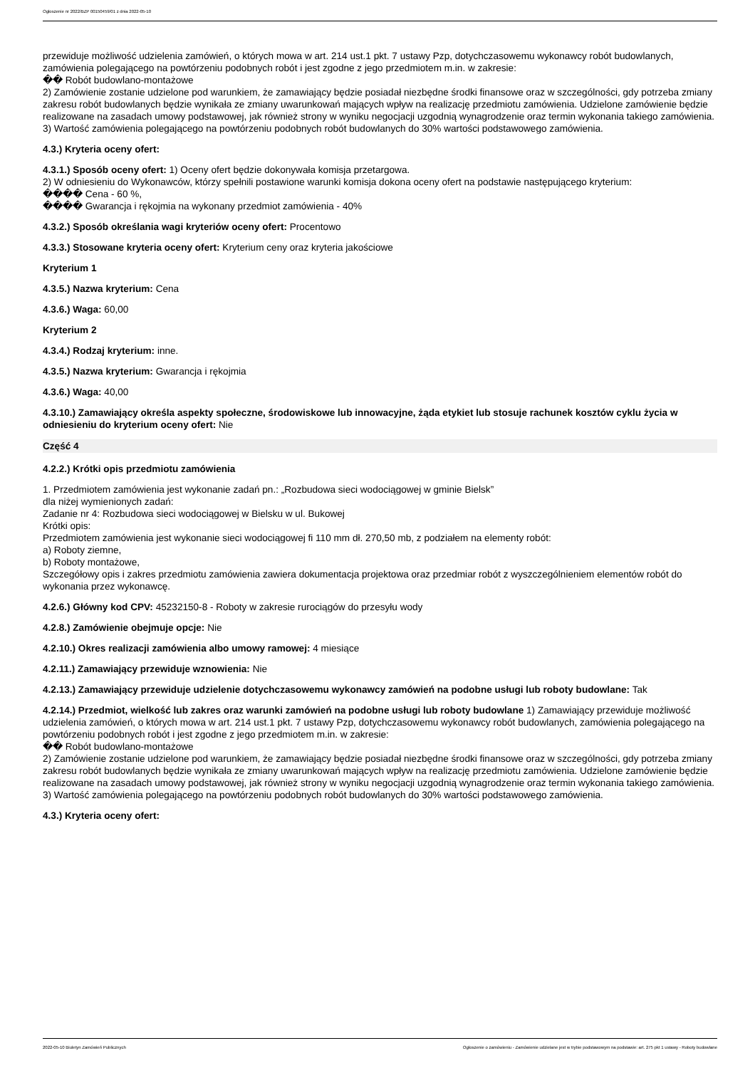Ogłoszenie nr 2022/BZP 00150459/01 z dnia 2022-05-10
przewiduje możliwość udzielenia zamówień, o których mowa w art. 214 ust.1 pkt. 7 ustawy Pzp, dotychczasowemu wykonawcy robót budowlanych, zamówienia polegającego na powtórzeniu podobnych robót i jest zgodne z jego przedmiotem m.in. w zakresie:
�� Robót budowlano-montażowe
2) Zamówienie zostanie udzielone pod warunkiem, że zamawiający będzie posiadał niezbędne środki finansowe oraz w szczególności, gdy potrzeba zmiany zakresu robót budowlanych będzie wynikała ze zmiany uwarunkowań mających wpływ na realizację przedmiotu zamówienia. Udzielone zamówienie będzie realizowane na zasadach umowy podstawowej, jak również strony w wyniku negocjacji uzgodnią wynagrodzenie oraz termin wykonania takiego zamówienia.
3) Wartość zamówienia polegającego na powtórzeniu podobnych robót budowlanych do 30% wartości podstawowego zamówienia.
4.3.) Kryteria oceny ofert:
4.3.1.) Sposób oceny ofert: 1) Oceny ofert będzie dokonywała komisja przetargowa.
2) W odniesieniu do Wykonawców, którzy spełnili postawione warunki komisja dokona oceny ofert na podstawie następującego kryterium:
���� Cena - 60 %,
���� Gwarancja i rękojmia na wykonany przedmiot zamówienia - 40%
4.3.2.) Sposób określania wagi kryteriów oceny ofert: Procentowo
4.3.3.) Stosowane kryteria oceny ofert: Kryterium ceny oraz kryteria jakościowe
Kryterium 1
4.3.5.) Nazwa kryterium: Cena
4.3.6.) Waga: 60,00
Kryterium 2
4.3.4.) Rodzaj kryterium: inne.
4.3.5.) Nazwa kryterium: Gwarancja i rękojmia
4.3.6.) Waga: 40,00
4.3.10.) Zamawiający określa aspekty społeczne, środowiskowe lub innowacyjne, żąda etykiet lub stosuje rachunek kosztów cyklu życia w odniesieniu do kryterium oceny ofert: Nie
Część 4
4.2.2.) Krótki opis przedmiotu zamówienia
1. Przedmiotem zamówienia jest wykonanie zadań pn.: „Rozbudowa sieci wodociągowej w gminie Bielsk”
dla niżej wymienionych zadań:
Zadanie nr 4: Rozbudowa sieci wodociągowej w Bielsku w ul. Bukowej
Krótki opis:
Przedmiotem zamówienia jest wykonanie sieci wodociągowej fi 110 mm dł. 270,50 mb, z podziałem na elementy robót:
a) Roboty ziemne,
b) Roboty montażowe,
Szczegółowy opis i zakres przedmiotu zamówienia zawiera dokumentacja projektowa oraz przedmiar robót z wyszczególnieniem elementów robót do wykonania przez wykonawcę.
4.2.6.) Główny kod CPV: 45232150-8 - Roboty w zakresie rurociągów do przesyłu wody
4.2.8.) Zamówienie obejmuje opcje: Nie
4.2.10.) Okres realizacji zamówienia albo umowy ramowej: 4 miesiące
4.2.11.) Zamawiający przewiduje wznowienia: Nie
4.2.13.) Zamawiający przewiduje udzielenie dotychczasowemu wykonawcy zamówień na podobne usługi lub roboty budowlane: Tak
4.2.14.) Przedmiot, wielkość lub zakres oraz warunki zamówień na podobne usługi lub roboty budowlane 1) Zamawiający przewiduje możliwość udzielenia zamówień, o których mowa w art. 214 ust.1 pkt. 7 ustawy Pzp, dotychczasowemu wykonawcy robót budowlanych, zamówienia polegającego na powtórzeniu podobnych robót i jest zgodne z jego przedmiotem m.in. w zakresie:
�� Robót budowlano-montażowe
2) Zamówienie zostanie udzielone pod warunkiem, że zamawiający będzie posiadał niezbędne środki finansowe oraz w szczególności, gdy potrzeba zmiany zakresu robót budowlanych będzie wynikała ze zmiany uwarunkowań mających wpływ na realizację przedmiotu zamówienia. Udzielone zamówienie będzie realizowane na zasadach umowy podstawowej, jak również strony w wyniku negocjacji uzgodnią wynagrodzenie oraz termin wykonania takiego zamówienia.
3) Wartość zamówienia polegającego na powtórzeniu podobnych robót budowlanych do 30% wartości podstawowego zamówienia.
4.3.) Kryteria oceny ofert:
2022-05-10 Biuletyn Zamówień Publicznych Ogłoszenie o zamówieniu - Zamówienie udzielane jest w trybie podstawowym na podstawie: art. 275 pkt 1 ustawy - Roboty budowlane